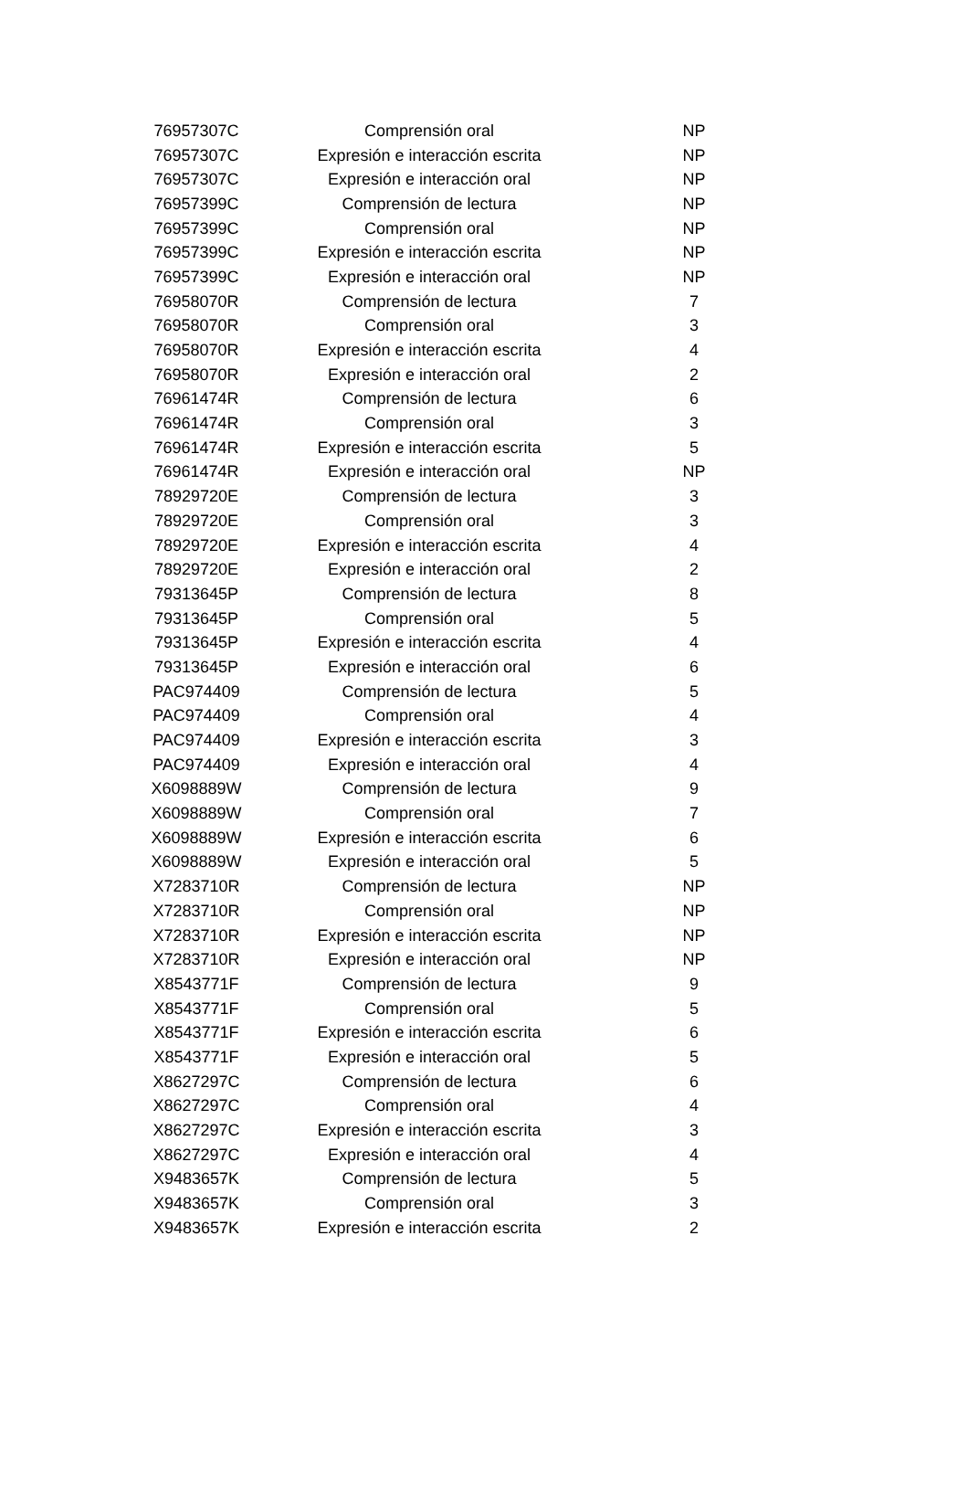| 76957307C | Comprensión oral | NP |
| 76957307C | Expresión e interacción escrita | NP |
| 76957307C | Expresión e interacción oral | NP |
| 76957399C | Comprensión de lectura | NP |
| 76957399C | Comprensión oral | NP |
| 76957399C | Expresión e interacción escrita | NP |
| 76957399C | Expresión e interacción oral | NP |
| 76958070R | Comprensión de lectura | 7 |
| 76958070R | Comprensión oral | 3 |
| 76958070R | Expresión e interacción escrita | 4 |
| 76958070R | Expresión e interacción oral | 2 |
| 76961474R | Comprensión de lectura | 6 |
| 76961474R | Comprensión oral | 3 |
| 76961474R | Expresión e interacción escrita | 5 |
| 76961474R | Expresión e interacción oral | NP |
| 78929720E | Comprensión de lectura | 3 |
| 78929720E | Comprensión oral | 3 |
| 78929720E | Expresión e interacción escrita | 4 |
| 78929720E | Expresión e interacción oral | 2 |
| 79313645P | Comprensión de lectura | 8 |
| 79313645P | Comprensión oral | 5 |
| 79313645P | Expresión e interacción escrita | 4 |
| 79313645P | Expresión e interacción oral | 6 |
| PAC974409 | Comprensión de lectura | 5 |
| PAC974409 | Comprensión oral | 4 |
| PAC974409 | Expresión e interacción escrita | 3 |
| PAC974409 | Expresión e interacción oral | 4 |
| X6098889W | Comprensión de lectura | 9 |
| X6098889W | Comprensión oral | 7 |
| X6098889W | Expresión e interacción escrita | 6 |
| X6098889W | Expresión e interacción oral | 5 |
| X7283710R | Comprensión de lectura | NP |
| X7283710R | Comprensión oral | NP |
| X7283710R | Expresión e interacción escrita | NP |
| X7283710R | Expresión e interacción oral | NP |
| X8543771F | Comprensión de lectura | 9 |
| X8543771F | Comprensión oral | 5 |
| X8543771F | Expresión e interacción escrita | 6 |
| X8543771F | Expresión e interacción oral | 5 |
| X8627297C | Comprensión de lectura | 6 |
| X8627297C | Comprensión oral | 4 |
| X8627297C | Expresión e interacción escrita | 3 |
| X8627297C | Expresión e interacción oral | 4 |
| X9483657K | Comprensión de lectura | 5 |
| X9483657K | Comprensión oral | 3 |
| X9483657K | Expresión e interacción escrita | 2 |